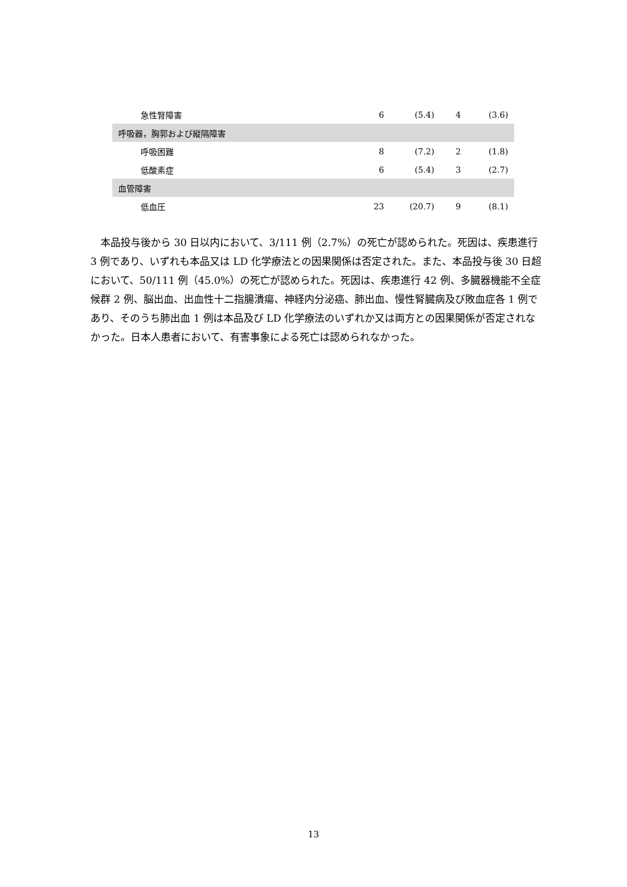| 急性腎障害 | 6 | (5.4) | 4 | (3.6) |
| 呼吸器，胸郭および縦隔障害 | | | | |
| 呼吸困難 | 8 | (7.2) | 2 | (1.8) |
| 低酸素症 | 6 | (5.4) | 3 | (2.7) |
| 血管障害 | | | | |
| 低血圧 | 23 | (20.7) | 9 | (8.1) |
本品投与後から 30 日以内において、3/111 例（2.7%）の死亡が認められた。死因は、疾患進行 3 例であり、いずれも本品又は LD 化学療法との因果関係は否定された。また、本品投与後 30 日超において、50/111 例（45.0%）の死亡が認められた。死因は、疾患進行 42 例、多臓器機能不全症候群 2 例、脳出血、出血性十二指腸潰瘍、神経内分泌癌、肺出血、慢性腎臓病及び敗血症各 1 例であり、そのうち肺出血 1 例は本品及び LD 化学療法のいずれか又は両方との因果関係が否定されなかった。日本人患者において、有害事象による死亡は認められなかった。
13